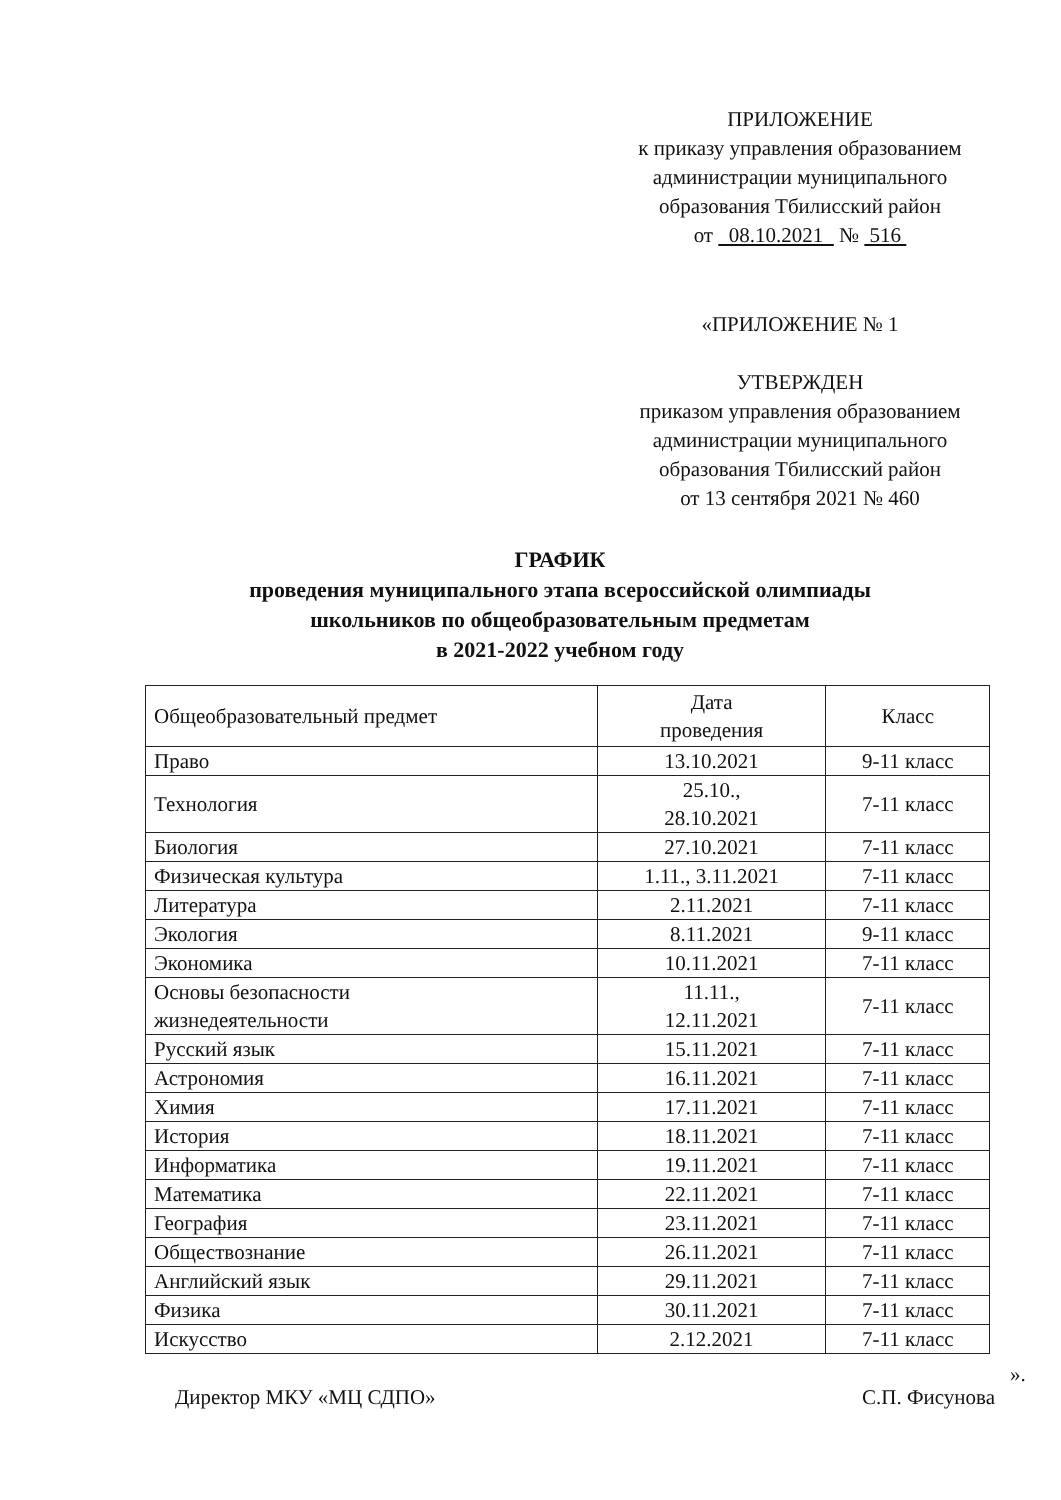ПРИЛОЖЕНИЕ
к приказу управления образованием
администрации муниципального
образования Тбилисский район
от 08.10.2021 № 516
«ПРИЛОЖЕНИЕ № 1
УТВЕРЖДЕН
приказом управления образованием
администрации муниципального
образования Тбилисский район
от 13 сентября 2021 № 460
ГРАФИК
проведения муниципального этапа всероссийской олимпиады
школьников по общеобразовательным предметам
в 2021-2022 учебном году
| Общеобразовательный предмет | Дата проведения | Класс |
| --- | --- | --- |
| Право | 13.10.2021 | 9-11 класс |
| Технология | 25.10., 28.10.2021 | 7-11 класс |
| Биология | 27.10.2021 | 7-11 класс |
| Физическая культура | 1.11., 3.11.2021 | 7-11 класс |
| Литература | 2.11.2021 | 7-11 класс |
| Экология | 8.11.2021 | 9-11 класс |
| Экономика | 10.11.2021 | 7-11 класс |
| Основы безопасности жизнедеятельности | 11.11., 12.11.2021 | 7-11 класс |
| Русский язык | 15.11.2021 | 7-11 класс |
| Астрономия | 16.11.2021 | 7-11 класс |
| Химия | 17.11.2021 | 7-11 класс |
| История | 18.11.2021 | 7-11 класс |
| Информатика | 19.11.2021 | 7-11 класс |
| Математика | 22.11.2021 | 7-11 класс |
| География | 23.11.2021 | 7-11 класс |
| Обществознание | 26.11.2021 | 7-11 класс |
| Английский язык | 29.11.2021 | 7-11 класс |
| Физика | 30.11.2021 | 7-11 класс |
| Искусство | 2.12.2021 | 7-11 класс |
».
Директор МКУ «МЦ СДПО» С.П. Фисунова